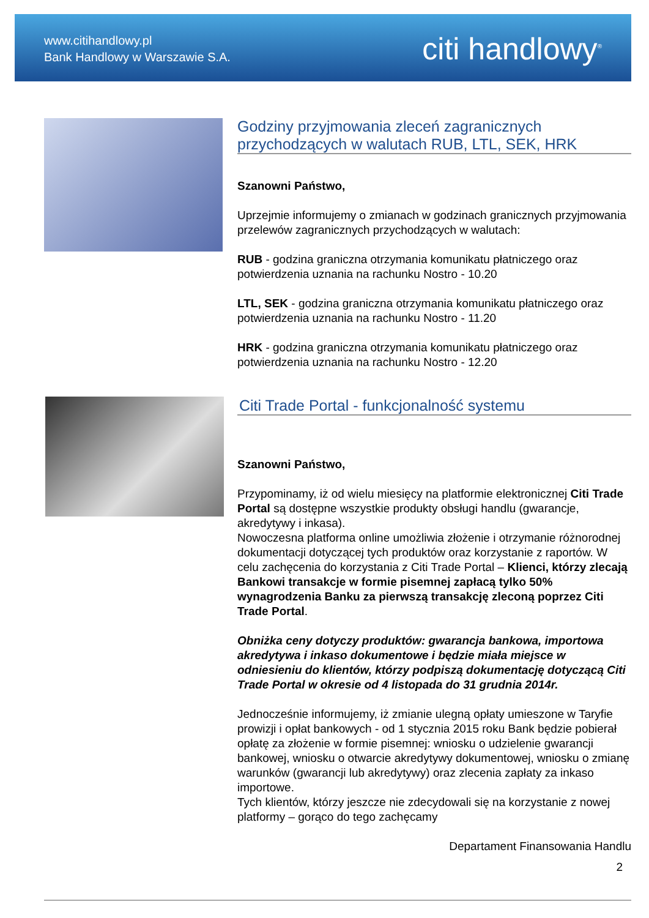www.citihandlowy.pl
Bank Handlowy w Warszawie S.A.
citi handlowy<sup>®</sup>
Godziny przyjmowania zleceń zagranicznych przychodzących w walutach RUB, LTL, SEK, HRK
Szanowni Państwo,
Uprzejmie informujemy o zmianach w godzinach granicznych przyjmowania przelewów zagranicznych przychodzących w walutach:
RUB - godzina graniczna otrzymania komunikatu płatniczego oraz potwierdzenia uznania na rachunku Nostro - 10.20
LTL, SEK - godzina graniczna otrzymania komunikatu płatniczego oraz potwierdzenia uznania na rachunku Nostro - 11.20
HRK - godzina graniczna otrzymania komunikatu płatniczego oraz potwierdzenia uznania na rachunku Nostro - 12.20
Citi Trade Portal - funkcjonalność systemu
Szanowni Państwo,
Przypominamy, iż od wielu miesięcy na platformie elektronicznej Citi Trade Portal są dostępne wszystkie produkty obsługi handlu (gwarancje, akredytywy i inkasa).
Nowoczesna platforma online umożliwia złożenie i otrzymanie różnorodnej dokumentacji dotyczącej tych produktów oraz korzystanie z raportów. W celu zachęcenia do korzystania z Citi Trade Portal – Klienci, którzy zlecają Bankowi transakcje w formie pisemnej zapłacą tylko 50% wynagrodzenia Banku za pierwszą transakcję zleconą poprzez Citi Trade Portal.
Obniżka ceny dotyczy produktów: gwarancja bankowa, importowa akredytywa i inkaso dokumentowe i będzie miała miejsce w odniesieniu do klientów, którzy podpiszą dokumentację dotyczącą Citi Trade Portal w okresie od 4 listopada do 31 grudnia 2014r.
Jednocześnie informujemy, iż zmianie ulegną opłaty umieszone w Taryfie prowizji i opłat bankowych - od 1 stycznia 2015 roku Bank będzie pobierał opłatę za złożenie w formie pisemnej: wniosku o udzielenie gwarancji bankowej, wniosku o otwarcie akredytywy dokumentowej, wniosku o zmianę warunków (gwarancji lub akredytywy) oraz zlecenia zapłaty za inkaso importowe.
Tych klientów, którzy jeszcze nie zdecydowali się na korzystanie z nowej platformy – gorąco do tego zachęcamy
Departament Finansowania Handlu
2